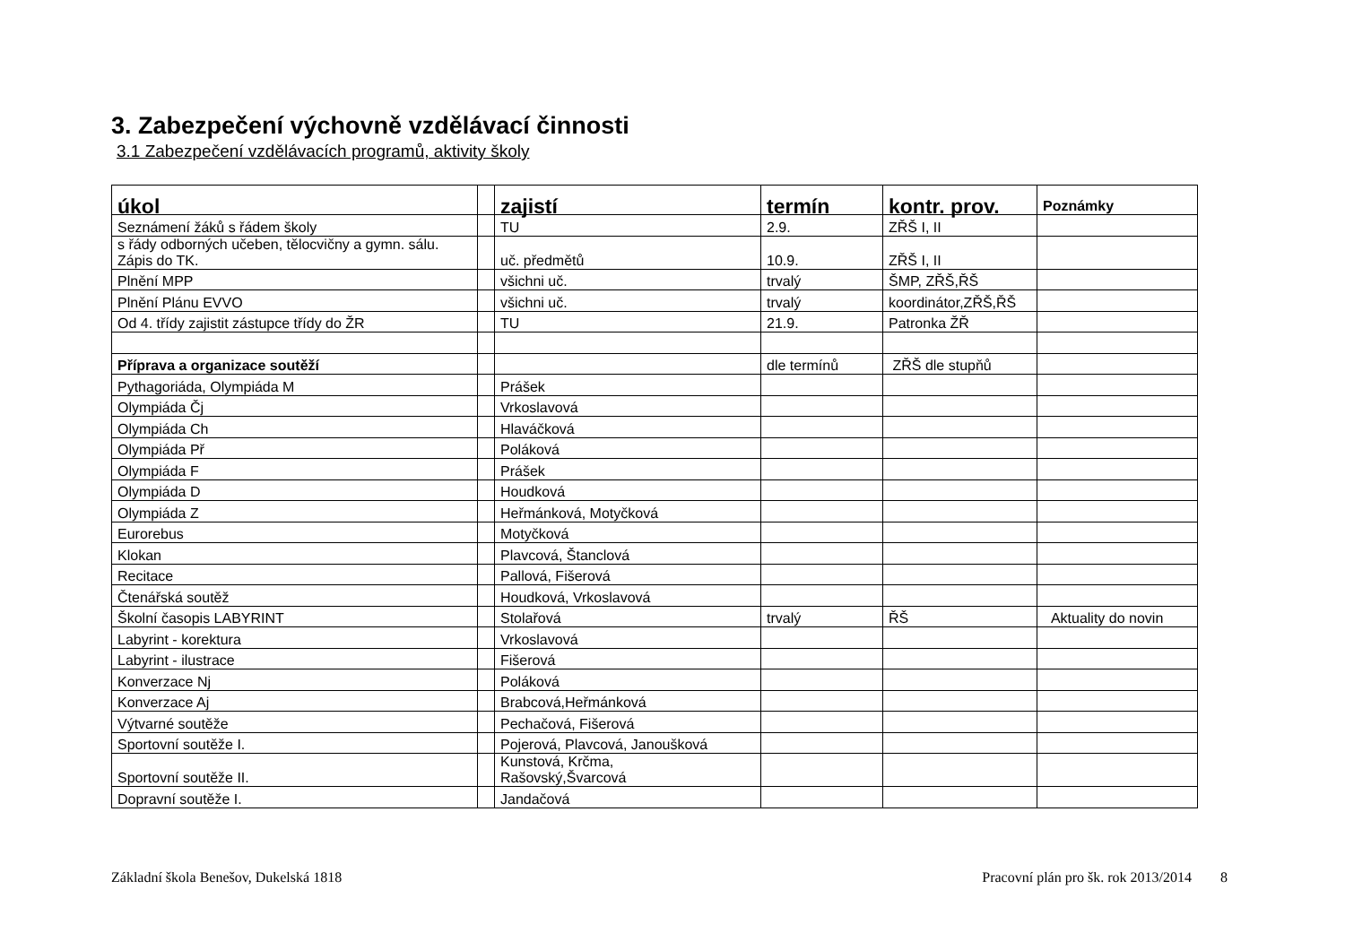3. Zabezpečení výchovně vzdělávací činnosti
3.1 Zabezpečení vzdělávacích programů, aktivity školy
| úkol | | zajistí | termín | kontr. prov. | Poznámky |
| --- | --- | --- | --- | --- | --- |
| Seznámení žáků s řádem školy | | TU | 2.9. | ZŘŠ I, II | |
| s řády odborných učeben, tělocvičny a gymn. sálu. Zápis do TK. | | uč. předmětů | 10.9. | ZŘŠ I, II | |
| Plnění MPP | | všichni uč. | trvalý | ŠMP, ZŘŠ,ŘŠ | |
| Plnění Plánu EVVO | | všichni uč. | trvalý | koordinátor,ZŘŠ,ŘŠ | |
| Od 4. třídy zajistit zástupce třídy do ŽR | | TU | 21.9. | Patronka ŽŘ | |
| Příprava a organizace soutěží | | | dle termínů | ZŘŠ dle stupňů | |
| Pythagoriáda, Olympiáda M | | Prášek | | | |
| Olympiáda Čj | | Vrkoslavová | | | |
| Olympiáda Ch | | Hlaváčková | | | |
| Olympiáda Př | | Poláková | | | |
| Olympiáda F | | Prášek | | | |
| Olympiáda D | | Houdková | | | |
| Olympiáda Z | | Heřmánková, Motyčková | | | |
| Eurorebus | | Motyčková | | | |
| Klokan | | Plavcová, Štanclová | | | |
| Recitace | | Pallová, Fišerová | | | |
| Čtenářská soutěž | | Houdková, Vrkoslavová | | | |
| Školní časopis LABYRINT | | Stolařová | trvalý | ŘŠ | Aktuality do novin |
| Labyrint - korektura | | Vrkoslavová | | | |
| Labyrint - ilustrace | | Fišerová | | | |
| Konverzace Nj | | Poláková | | | |
| Konverzace Aj | | Brabcová,Heřmánková | | | |
| Výtvarné soutěže | | Pechačová, Fišerová | | | |
| Sportovní soutěže I. | | Pojerová, Plavcová, Janoušková | | | |
| Sportovní soutěže II. | | Kunstová, Krčma, Rašovský,Švarcová | | | |
| Dopravní soutěže I. | | Jandačová | | | |
Základní škola Benešov, Dukelská 1818 Pracovní plán pro šk. rok 2013/2014 8